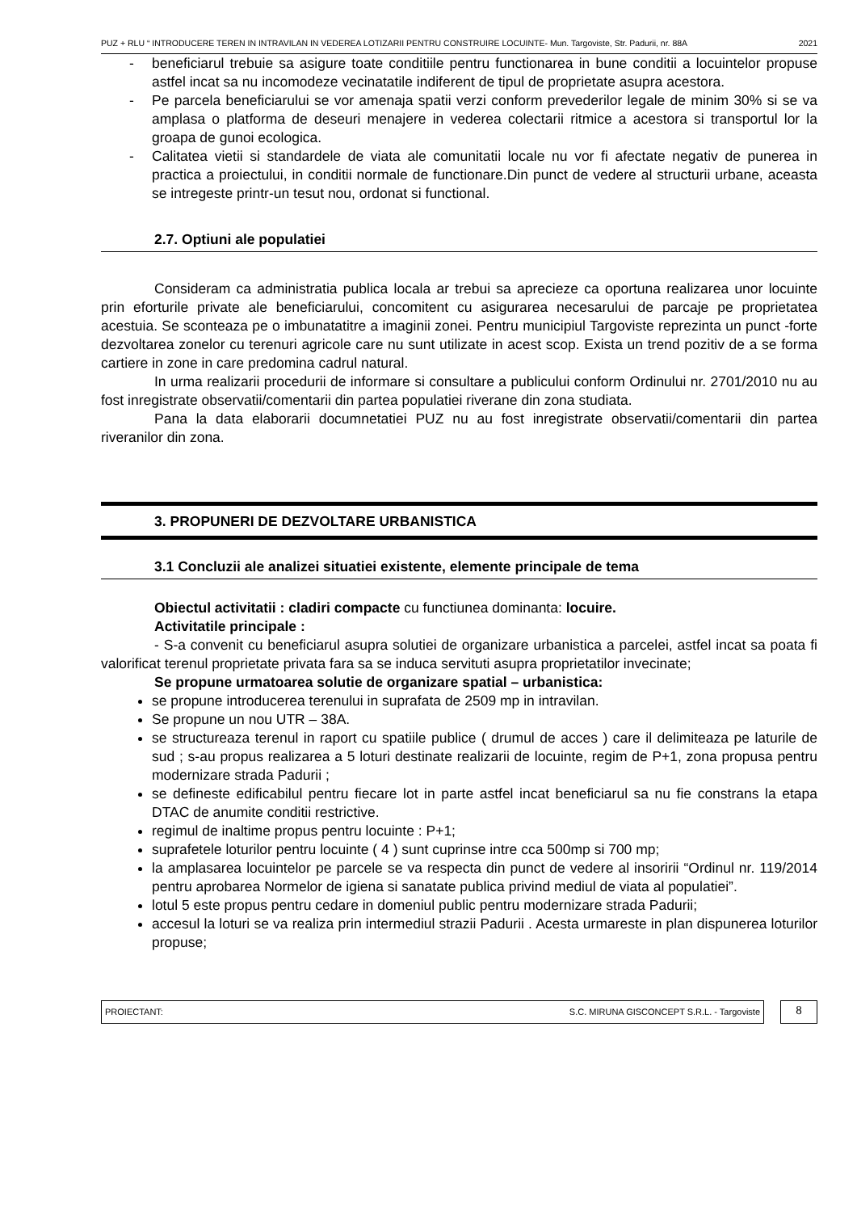PUZ + RLU “ INTRODUCERE TEREN IN INTRAVILAN IN VEDEREA LOTIZARII PENTRU CONSTRUIRE LOCUINTE- Mun. Targoviste, Str. Padurii, nr. 88A 2021
- beneficiarul trebuie sa asigure toate conditiile pentru functionarea in bune conditii a locuintelor propuse astfel incat sa nu incomodeze vecinatatile indiferent de tipul de proprietate asupra acestora.
- Pe parcela beneficiarului se vor amenaja spatii verzi conform prevederilor legale de minim 30% si se va amplasa o platforma de deseuri menajere in vederea colectarii ritmice a acestora si transportul lor la groapa de gunoi ecologica.
- Calitatea vietii si standardele de viata ale comunitatii locale nu vor fi afectate negativ de punerea in practica a proiectului, in conditii normale de functionare.Din punct de vedere al structurii urbane, aceasta se intregeste printr-un tesut nou, ordonat si functional.
2.7. Optiuni ale populatiei
Consideram ca administratia publica locala ar trebui sa aprecieze ca oportuna realizarea unor locuinte prin eforturile private ale beneficiarului, concomitent cu asigurarea necesarului de parcaje pe proprietatea acestuia. Se sconteaza pe o imbunatatitre a imaginii zonei. Pentru municipiul Targoviste reprezinta un punct -forte dezvoltarea zonelor cu terenuri agricole care nu sunt utilizate in acest scop. Exista un trend pozitiv de a se forma cartiere in zone in care predomina cadrul natural.
In urma realizarii procedurii de informare si consultare a publicului conform Ordinului nr. 2701/2010 nu au fost inregistrate observatii/comentarii din partea populatiei riverane din zona studiata.
Pana la data elaborarii documnetatiei PUZ nu au fost inregistrate observatii/comentarii din partea riveranilor din zona.
3. PROPUNERI DE DEZVOLTARE URBANISTICA
3.1 Concluzii ale analizei situatiei existente, elemente principale de tema
Obiectul activitatii : cladiri compacte cu functiunea dominanta: locuire.
Activitatile principale :
- S-a convenit cu beneficiarul asupra solutiei de organizare urbanistica a parcelei, astfel incat sa poata fi valorificat terenul proprietate privata fara sa se induca servituti asupra proprietatilor invecinate;
Se propune urmatoarea solutie de organizare spatial – urbanistica:
se propune introducerea terenului in suprafata de 2509 mp in intravilan.
Se propune un nou UTR – 38A.
se structureaza terenul in raport cu spatiile publice ( drumul de acces ) care il delimiteaza pe laturile de sud ; s-au propus realizarea a 5 loturi destinate realizarii de locuinte, regim de P+1, zona propusa pentru modernizare strada Padurii ;
se defineste edificabilul pentru fiecare lot in parte astfel incat beneficiarul sa nu fie constrans la etapa DTAC de anumite conditii restrictive.
regimul de inaltime propus pentru locuinte : P+1;
suprafetele loturilor pentru locuinte ( 4 ) sunt cuprinse intre cca 500mp si 700 mp;
la amplasarea locuintelor pe parcele se va respecta din punct de vedere al insoririi “Ordinul nr. 119/2014 pentru aprobarea Normelor de igiena si sanatate publica privind mediul de viata al populatiei”.
lotul 5 este propus pentru cedare in domeniul public pentru modernizare strada Padurii;
accesul la loturi se va realiza prin intermediul strazii Padurii . Acesta urmareste in plan dispunerea loturilor propuse;
PROIECTANT: S.C. MIRUNA GISCONCEPT S.R.L. - Targoviste
8